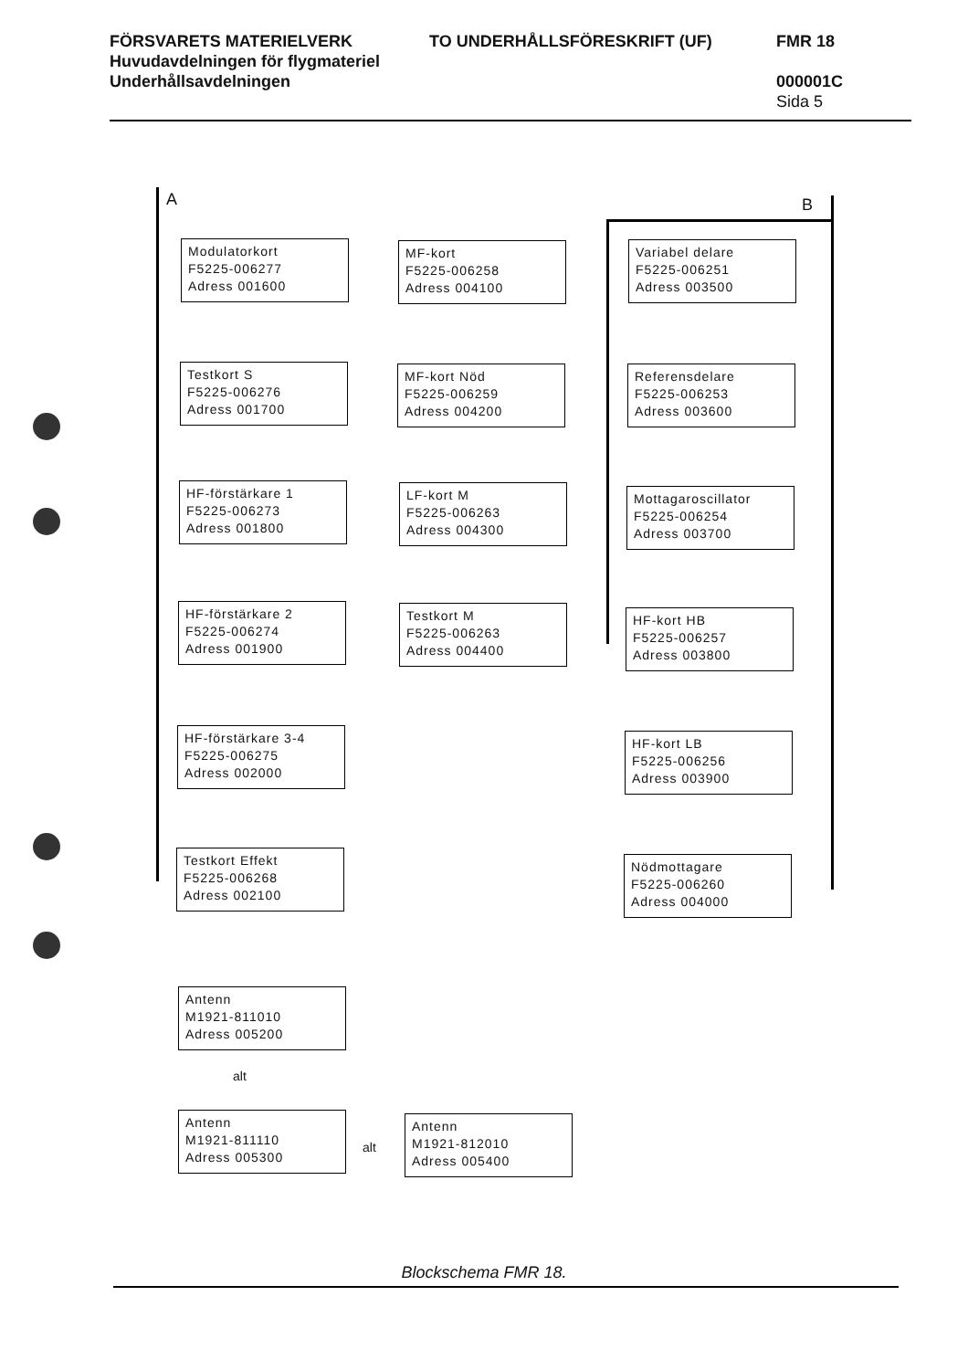FÖRSVARETS MATERIELVERK TO UNDERHÅLLSFÖRESKRIFT (UF) FMR 18
Huvudavdelningen för flygmateriel
Underhållsavdelningen 000001C
Sida 5
A B
Modulatorkort
F5225-006277
Adress 001600
Testkort S
F5225-006276
Adress 001700
HF-förstärkare 1
F5225-006273
Adress 001800
HF-förstärkare 2
F5225-006274
Adress 001900
HF-förstärkare 3-4
F5225-006275
Adress 002000
Testkort Effekt
F5225-006268
Adress 002100
MF-kort
F5225-006258
Adress 004100
MF-kort Nöd
F5225-006259
Adress 004200
LF-kort M
F5225-006263
Adress 004300
Testkort M
F5225-006263
Adress 004400
Variabel delare
F5225-006251
Adress 003500
Referensdelare
F5225-006253
Adress 003600
Mottagaroscillator
F5225-006254
Adress 003700
HF-kort HB
F5225-006257
Adress 003800
HF-kort LB
F5225-006256
Adress 003900
Nödmottagare
F5225-006260
Adress 004000
Antenn
M1921-811010
Adress 005200
alt
Antenn
M1921-811110
Adress 005300
alt
Antenn
M1921-812010
Adress 005400
Blockschema FMR 18.